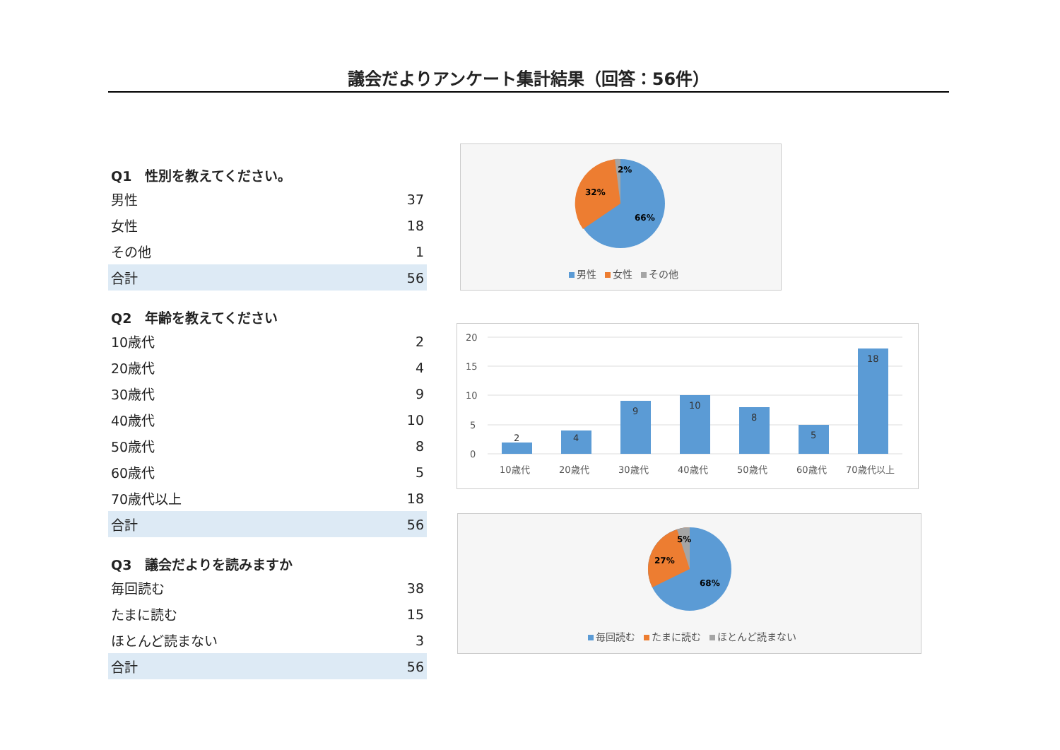議会だよりアンケート集計結果（回答：56件）
| Q1 性別を教えてください。 | |
| --- | --- |
| 男性 | 37 |
| 女性 | 18 |
| その他 | 1 |
| 合計 | 56 |
| Q2 年齢を教えてください | |
| --- | --- |
| 10歳代 | 2 |
| 20歳代 | 4 |
| 30歳代 | 9 |
| 40歳代 | 10 |
| 50歳代 | 8 |
| 60歳代 | 5 |
| 70歳代以上 | 18 |
| 合計 | 56 |
| Q3 議会だよりを読みますか | |
| --- | --- |
| 毎回読む | 38 |
| たまに読む | 15 |
| ほとんど読まない | 3 |
| 合計 | 56 |
2%
32%
66%
男性 女性 その他
20
15
10
5
0
2
4
9
10
8
5
18
10歳代
20歳代
30歳代
40歳代
50歳代
60歳代
70歳代以上
5%
27%
68%
毎回読む たまに読む ほとんど読まない